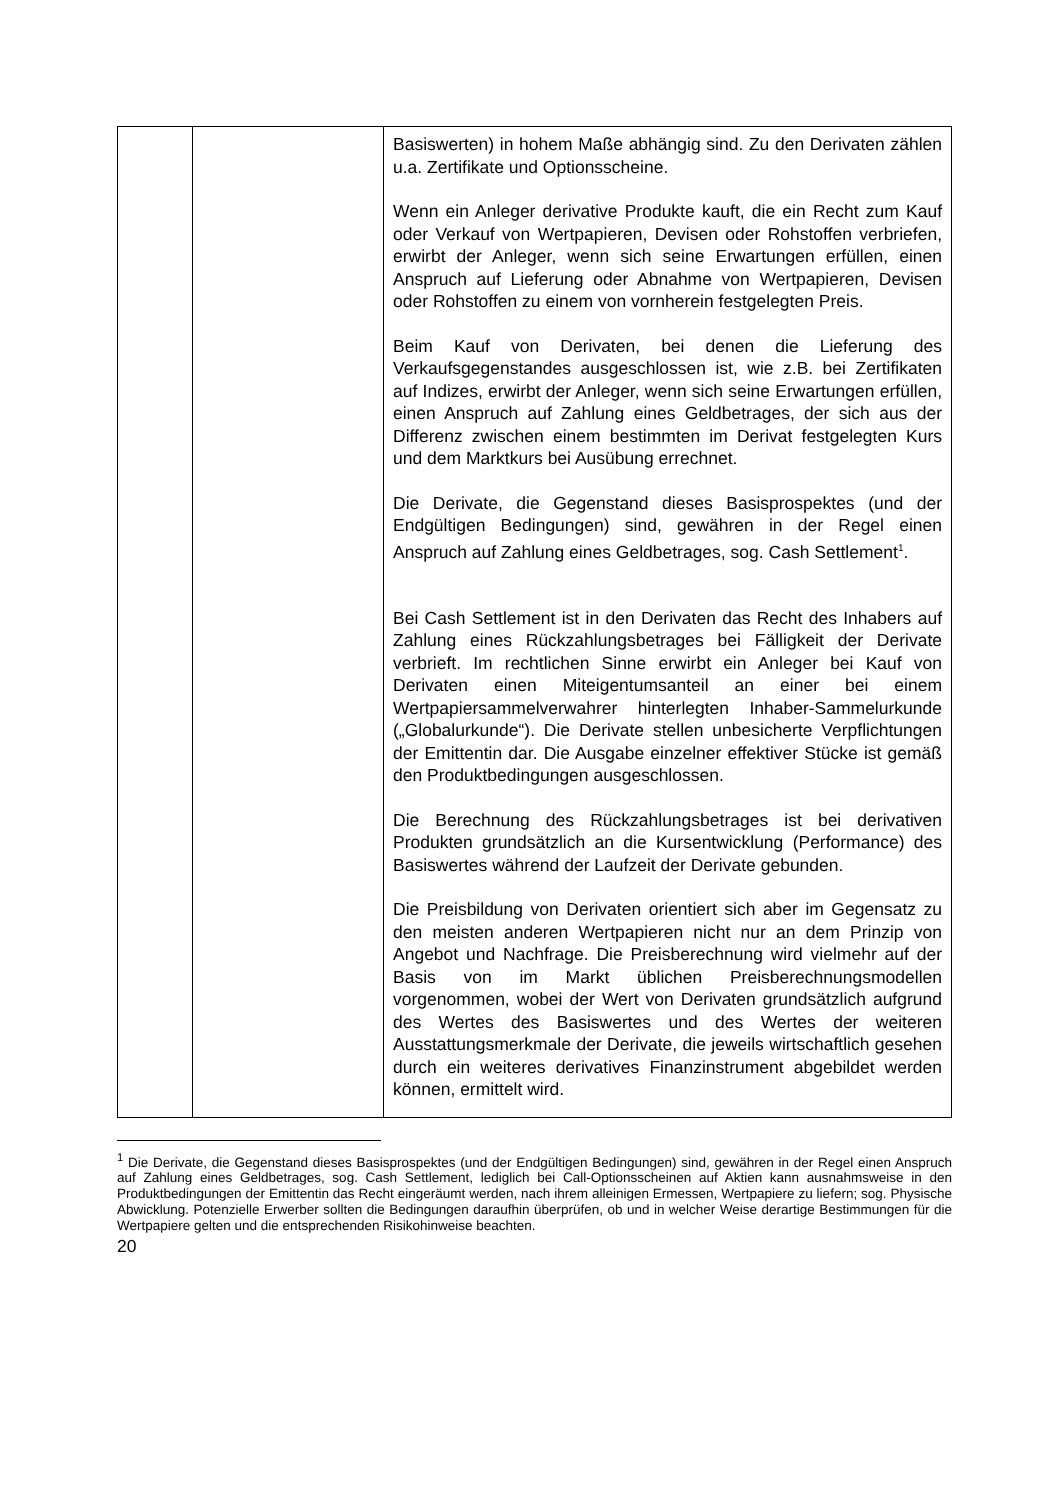| | | Basiswerten) in hohem Maße abhängig sind. Zu den Derivaten zählen u.a. Zertifikate und Optionsscheine. Wenn ein Anleger derivative Produkte kauft, die ein Recht zum Kauf oder Verkauf von Wertpapieren, Devisen oder Rohstoffen verbriefen, erwirbt der Anleger, wenn sich seine Erwartungen erfüllen, einen Anspruch auf Lieferung oder Abnahme von Wertpapieren, Devisen oder Rohstoffen zu einem von vornherein festgelegten Preis. Beim Kauf von Derivaten, bei denen die Lieferung des Verkaufsgegenstandes ausgeschlossen ist, wie z.B. bei Zertifikaten auf Indizes, erwirbt der Anleger, wenn sich seine Erwartungen erfüllen, einen Anspruch auf Zahlung eines Geldbetrages, der sich aus der Differenz zwischen einem bestimmten im Derivat festgelegten Kurs und dem Marktkurs bei Ausübung errechnet. Die Derivate, die Gegenstand dieses Basisprospektes (und der Endgültigen Bedingungen) sind, gewähren in der Regel einen Anspruch auf Zahlung eines Geldbetrages, sog. Cash Settlement<sup>1</sup>. Bei Cash Settlement ist in den Derivaten das Recht des Inhabers auf Zahlung eines Rückzahlungsbetrages bei Fälligkeit der Derivate verbrieft. Im rechtlichen Sinne erwirbt ein Anleger bei Kauf von Derivaten einen Miteigentumsanteil an einer bei einem Wertpapiersammelverwahrer hinterlegten Inhaber-Sammelurkunde („Globalurkunde“). Die Derivate stellen unbesicherte Verpflichtungen der Emittentin dar. Die Ausgabe einzelner effektiver Stücke ist gemäß den Produktbedingungen ausgeschlossen. Die Berechnung des Rückzahlungsbetrages ist bei derivativen Produkten grundsätzlich an die Kursentwicklung (Performance) des Basiswertes während der Laufzeit der Derivate gebunden. Die Preisbildung von Derivaten orientiert sich aber im Gegensatz zu den meisten anderen Wertpapieren nicht nur an dem Prinzip von Angebot und Nachfrage. Die Preis­berechnung wird vielmehr auf der Basis von im Markt üblichen Preisberechnungsmodellen vorgenommen, wobei der Wert von Derivaten grundsätzlich aufgrund des Wertes des Basis­wertes und des Wertes der weiteren Ausstattungsmerkmale der Derivate, die jeweils wirtschaftlich gesehen durch ein weiteres derivatives Finanzinstrument abgebildet werden können, ermittelt wird. |
<sup>1</sup> Die Derivate, die Gegenstand dieses Basisprospektes (und der Endgültigen Bedingungen) sind, gewähren in der Regel einen Anspruch auf Zahlung eines Geldbetrages, sog. Cash Settlement, lediglich bei Call-Options­scheinen auf Aktien kann ausnahmsweise in den Produktbedingungen der Emittentin das Recht eingeräumt werden, nach ihrem alleinigen Ermessen, Wertpapiere zu liefern; sog. Physische Abwicklung. Potenzielle Erwerber sollten die Bedingungen daraufhin überprüfen, ob und in welcher Weise derartige Bestimmungen für die Wertpapiere gelten und die entsprechenden Risikohinweise beachten.
20